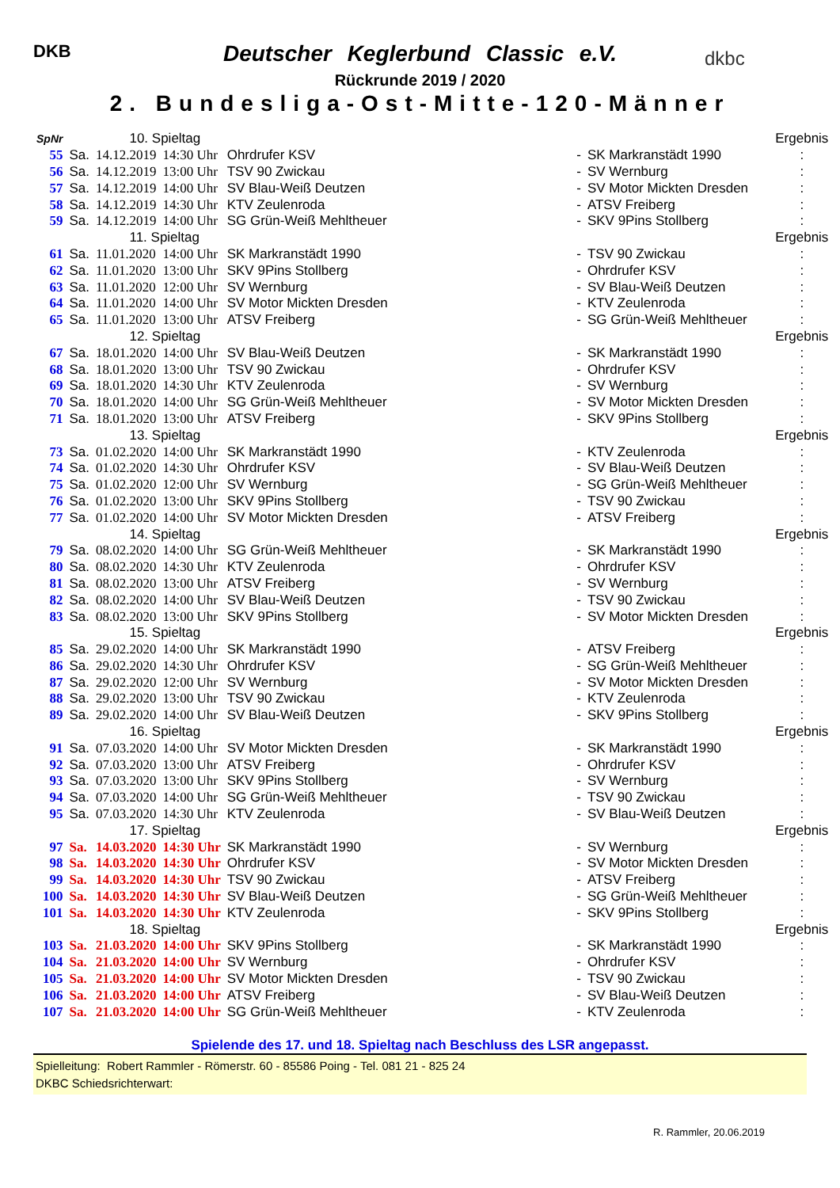DKB dkbc
Deutscher Keglerbund Classic e.V.
Rückrunde 2019 / 2020
2. Bundesliga-Ost-Mitte-120-Männer
| SpNr | 10. Spieltag | | | | | | | Ergebnis |
| 55 | Sa. | 14.12.2019 | 14:30 Uhr | Ohrdrufer KSV | | - | SK Markranstädt 1990 | : |
| 56 | Sa. | 14.12.2019 | 13:00 Uhr | TSV 90 Zwickau | | - | SV Wernburg | : |
| 57 | Sa. | 14.12.2019 | 14:00 Uhr | SV Blau-Weiß Deutzen | | - | SV Motor Mickten Dresden | : |
| 58 | Sa. | 14.12.2019 | 14:30 Uhr | KTV Zeulenroda | | - | ATSV Freiberg | : |
| 59 | Sa. | 14.12.2019 | 14:00 Uhr | SG Grün-Weiß Mehltheuer | | - | SKV 9Pins Stollberg | : |
| | 11. Spieltag | | | | | | | Ergebnis |
| 61 | Sa. | 11.01.2020 | 14:00 Uhr | SK Markranstädt 1990 | | - | TSV 90 Zwickau | : |
| 62 | Sa. | 11.01.2020 | 13:00 Uhr | SKV 9Pins Stollberg | | - | Ohrdrufer KSV | : |
| 63 | Sa. | 11.01.2020 | 12:00 Uhr | SV Wernburg | | - | SV Blau-Weiß Deutzen | : |
| 64 | Sa. | 11.01.2020 | 14:00 Uhr | SV Motor Mickten Dresden | | - | KTV Zeulenroda | : |
| 65 | Sa. | 11.01.2020 | 13:00 Uhr | ATSV Freiberg | | - | SG Grün-Weiß Mehltheuer | : |
| | 12. Spieltag | | | | | | | Ergebnis |
| 67 | Sa. | 18.01.2020 | 14:00 Uhr | SV Blau-Weiß Deutzen | | - | SK Markranstädt 1990 | : |
| 68 | Sa. | 18.01.2020 | 13:00 Uhr | TSV 90 Zwickau | | - | Ohrdrufer KSV | : |
| 69 | Sa. | 18.01.2020 | 14:30 Uhr | KTV Zeulenroda | | - | SV Wernburg | : |
| 70 | Sa. | 18.01.2020 | 14:00 Uhr | SG Grün-Weiß Mehltheuer | | - | SV Motor Mickten Dresden | : |
| 71 | Sa. | 18.01.2020 | 13:00 Uhr | ATSV Freiberg | | - | SKV 9Pins Stollberg | : |
| | 13. Spieltag | | | | | | | Ergebnis |
| 73 | Sa. | 01.02.2020 | 14:00 Uhr | SK Markranstädt 1990 | | - | KTV Zeulenroda | : |
| 74 | Sa. | 01.02.2020 | 14:30 Uhr | Ohrdrufer KSV | | - | SV Blau-Weiß Deutzen | : |
| 75 | Sa. | 01.02.2020 | 12:00 Uhr | SV Wernburg | | - | SG Grün-Weiß Mehltheuer | : |
| 76 | Sa. | 01.02.2020 | 13:00 Uhr | SKV 9Pins Stollberg | | - | TSV 90 Zwickau | : |
| 77 | Sa. | 01.02.2020 | 14:00 Uhr | SV Motor Mickten Dresden | | - | ATSV Freiberg | : |
| | 14. Spieltag | | | | | | | Ergebnis |
| 79 | Sa. | 08.02.2020 | 14:00 Uhr | SG Grün-Weiß Mehltheuer | | - | SK Markranstädt 1990 | : |
| 80 | Sa. | 08.02.2020 | 14:30 Uhr | KTV Zeulenroda | | - | Ohrdrufer KSV | : |
| 81 | Sa. | 08.02.2020 | 13:00 Uhr | ATSV Freiberg | | - | SV Wernburg | : |
| 82 | Sa. | 08.02.2020 | 14:00 Uhr | SV Blau-Weiß Deutzen | | - | TSV 90 Zwickau | : |
| 83 | Sa. | 08.02.2020 | 13:00 Uhr | SKV 9Pins Stollberg | | - | SV Motor Mickten Dresden | : |
| | 15. Spieltag | | | | | | | Ergebnis |
| 85 | Sa. | 29.02.2020 | 14:00 Uhr | SK Markranstädt 1990 | | - | ATSV Freiberg | : |
| 86 | Sa. | 29.02.2020 | 14:30 Uhr | Ohrdrufer KSV | | - | SG Grün-Weiß Mehltheuer | : |
| 87 | Sa. | 29.02.2020 | 12:00 Uhr | SV Wernburg | | - | SV Motor Mickten Dresden | : |
| 88 | Sa. | 29.02.2020 | 13:00 Uhr | TSV 90 Zwickau | | - | KTV Zeulenroda | : |
| 89 | Sa. | 29.02.2020 | 14:00 Uhr | SV Blau-Weiß Deutzen | | - | SKV 9Pins Stollberg | : |
| | 16. Spieltag | | | | | | | Ergebnis |
| 91 | Sa. | 07.03.2020 | 14:00 Uhr | SV Motor Mickten Dresden | | - | SK Markranstädt 1990 | : |
| 92 | Sa. | 07.03.2020 | 13:00 Uhr | ATSV Freiberg | | - | Ohrdrufer KSV | : |
| 93 | Sa. | 07.03.2020 | 13:00 Uhr | SKV 9Pins Stollberg | | - | SV Wernburg | : |
| 94 | Sa. | 07.03.2020 | 14:00 Uhr | SG Grün-Weiß Mehltheuer | | - | TSV 90 Zwickau | : |
| 95 | Sa. | 07.03.2020 | 14:30 Uhr | KTV Zeulenroda | | - | SV Blau-Weiß Deutzen | : |
| | 17. Spieltag | | | | | | | Ergebnis |
| 97 | Sa. | 14.03.2020 | 14:30 Uhr | SK Markranstädt 1990 | | - | SV Wernburg | : |
| 98 | Sa. | 14.03.2020 | 14:30 Uhr | Ohrdrufer KSV | | - | SV Motor Mickten Dresden | : |
| 99 | Sa. | 14.03.2020 | 14:30 Uhr | TSV 90 Zwickau | | - | ATSV Freiberg | : |
| 100 | Sa. | 14.03.2020 | 14:30 Uhr | SV Blau-Weiß Deutzen | | - | SG Grün-Weiß Mehltheuer | : |
| 101 | Sa. | 14.03.2020 | 14:30 Uhr | KTV Zeulenroda | | - | SKV 9Pins Stollberg | : |
| | 18. Spieltag | | | | | | | Ergebnis |
| 103 | Sa. | 21.03.2020 | 14:00 Uhr | SKV 9Pins Stollberg | | - | SK Markranstädt 1990 | : |
| 104 | Sa. | 21.03.2020 | 14:00 Uhr | SV Wernburg | | - | Ohrdrufer KSV | : |
| 105 | Sa. | 21.03.2020 | 14:00 Uhr | SV Motor Mickten Dresden | | - | TSV 90 Zwickau | : |
| 106 | Sa. | 21.03.2020 | 14:00 Uhr | ATSV Freiberg | | - | SV Blau-Weiß Deutzen | : |
| 107 | Sa. | 21.03.2020 | 14:00 Uhr | SG Grün-Weiß Mehltheuer | | - | KTV Zeulenroda | : |
Spielende des 17. und 18. Spieltag nach Beschluss des LSR angepasst.
Spielleitung: Robert Rammler - Römerstr. 60 - 85586 Poing - Tel. 081 21 - 825 24
DKBC Schiedsrichterwart:
R. Rammler, 20.06.2019